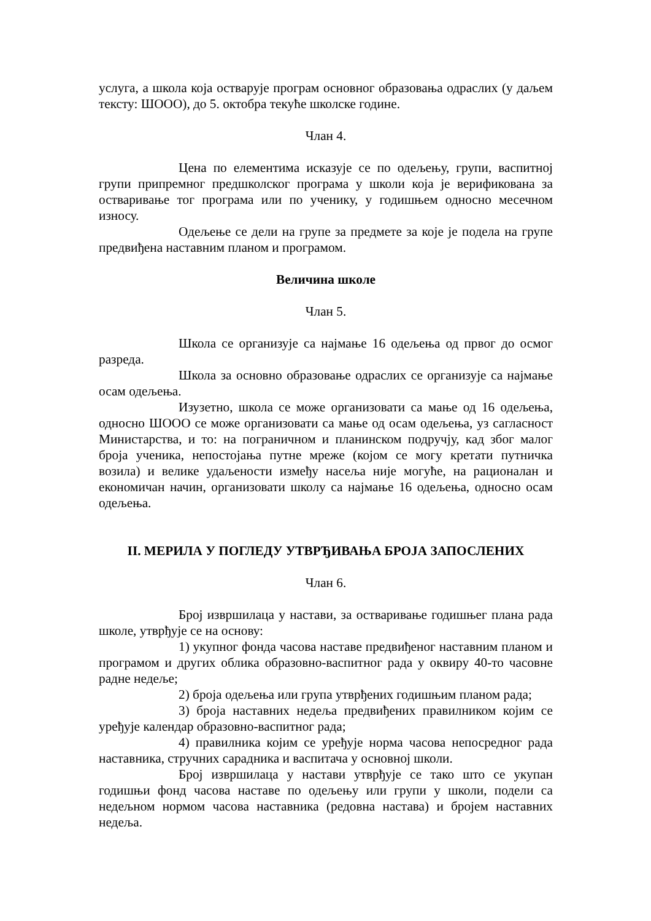услуга, а школа која остварује програм основног образовања одраслих (у даљем тексту: ШООО), до 5. октобра текуће школске године.
Члан 4.
Цена по елементима исказује се по одељењу, групи, васпитној групи припремног предшколског програма у школи која је верификована за остваривање тог програма или по ученику, у годишњем односно месечном износу.
Одељење се дели на групе за предмете за које је подела на групе предвиђена наставним планом и програмом.
Величина школе
Члан 5.
Школа се организује са најмање 16 одељења од првог до осмог разреда.
Школа за основно образовање одраслих се организује са најмање осам одељења.
Изузетно, школа се може организовати са мање од 16 одељења, односно ШООО се може организовати са мање од осам одељења, уз сагласност Министарства, и то: на пограничном и планинском подручју, кад због малог броја ученика, непостојања путне мреже (којом се могу кретати путничка возила) и велике удаљености између насеља није могуће, на рационалан и економичан начин, организовати школу са најмање 16 одељења, односно осам одељења.
II. МЕРИЛА У ПОГЛЕДУ УТВРЂИВАЊА БРОЈА ЗАПОСЛЕНИХ
Члан 6.
Број извршилаца у настави, за остваривање годишњег плана рада школе, утврђује се на основу:
1) укупног фонда часова наставе предвиђеног наставним планом и програмом и других облика образовно-васпитног рада у оквиру 40-то часовне радне недеље;
2) броја одељења или група утврђених годишњим планом рада;
3) броја наставних недеља предвиђених правилником којим се уређује календар образовно-васпитног рада;
4) правилника којим се уређује норма часова непосредног рада наставника, стручних сарадника и васпитача у основној школи.
Број извршилаца у настави утврђује се тако што се укупан годишњи фонд часова наставе по одељењу или групи у школи, подели са недељном нормом часова наставника (редовна настава) и бројем наставних недеља.